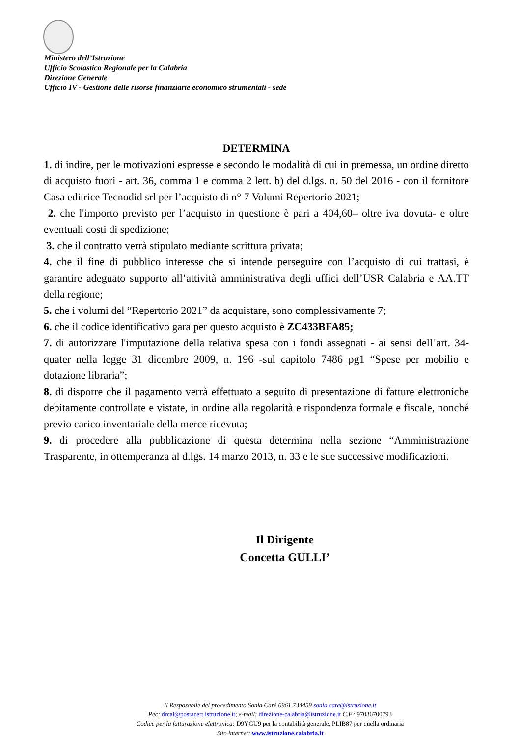Ministero dell’Istruzione
Ufficio Scolastico Regionale per la Calabria
Direzione Generale
Ufficio IV - Gestione delle risorse finanziarie economico strumentali - sede
DETERMINA
1. di indire, per le motivazioni espresse e secondo le modalità di cui in premessa, un ordine diretto di acquisto fuori - art. 36, comma 1 e comma 2 lett. b) del d.lgs. n. 50 del 2016 - con il fornitore Casa editrice Tecnodid srl per l’acquisto di n° 7 Volumi Repertorio 2021;
2. che l'importo previsto per l’acquisto in questione è pari a 404,60– oltre iva dovuta- e oltre eventuali costi di spedizione;
3. che il contratto verrà stipulato mediante scrittura privata;
4. che il fine di pubblico interesse che si intende perseguire con l’acquisto di cui trattasi, è garantire adeguato supporto all’attività amministrativa degli uffici dell’USR Calabria e AA.TT della regione;
5. che i volumi del “Repertorio 2021” da acquistare, sono complessivamente 7;
6. che il codice identificativo gara per questo acquisto è ZC433BFA85;
7. di autorizzare l'imputazione della relativa spesa con i fondi assegnati - ai sensi dell’art. 34- quater nella legge 31 dicembre 2009, n. 196 -sul capitolo 7486 pg1 “Spese per mobilio e dotazione libraria”;
8. di disporre che il pagamento verrà effettuato a seguito di presentazione di fatture elettroniche debitamente controllate e vistate, in ordine alla regolarità e rispondenza formale e fiscale, nonché previo carico inventariale della merce ricevuta;
9. di procedere alla pubblicazione di questa determina nella sezione “Amministrazione Trasparente, in ottemperanza al d.lgs. 14 marzo 2013, n. 33 e le sue successive modificazioni.
Il Dirigente
Concetta GULLI’
Il Resposabile del procedimento Sonia Carè 0961.734459 sonia.care@istruzione.it
Pec: drcal@postacert.istruzione.it; e-mail: direzione-calabria@istruzione.it C.F.: 97036700793
Codice per la fatturazione elettronica: D9YGU9 per la contabilità generale, PLIB87 per quella ordinaria
Sito internet: www.istruzione.calabria.it